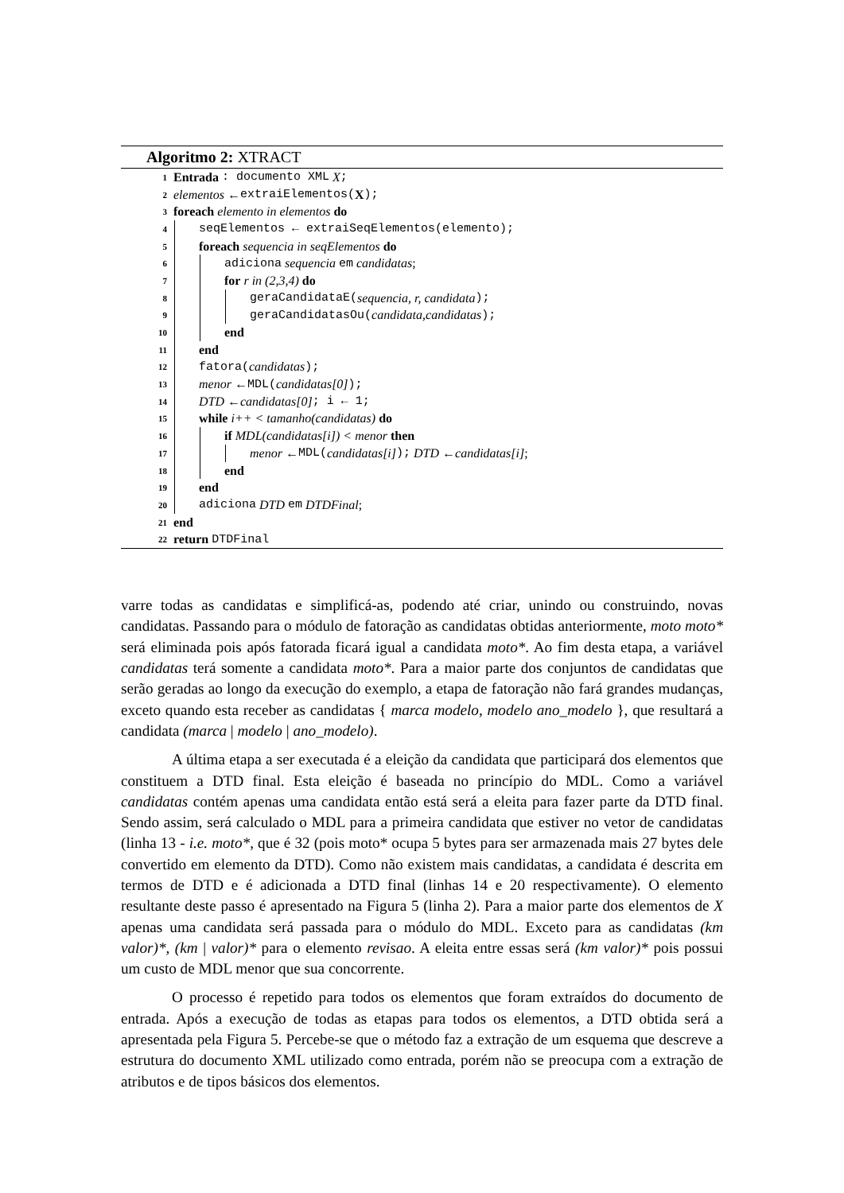Algoritmo 2: XTRACT
1 Entrada : documento XML X;
2 elementos ← extraiElementos(X);
3 foreach elemento in elementos do
4 seqElementos ← extraiSeqElementos(elemento);
5 foreach sequencia in seqElementos do
6 adiciona sequencia em candidatas;
7 for r in (2,3,4) do
8 geraCandidataE(sequencia, r, candidata);
9 geraCandidatasOu(candidata,candidatas);
10 end
11 end
12 fatora(candidatas);
13 menor ← MDL(candidatas[0]);
14 DTD ← candidatas[0]; i ← 1;
15 while i++ < tamanho(candidatas) do
16 if MDL(candidatas[i]) < menor then
17 menor ← MDL(candidatas[i]); DTD ← candidatas[i];
18 end
19 end
20 adiciona DTD em DTDFinal;
21 end
22 return DTDFinal
varre todas as candidatas e simplificá-as, podendo até criar, unindo ou construindo, novas candidatas. Passando para o módulo de fatoração as candidatas obtidas anteriormente, moto moto* será eliminada pois após fatorada ficará igual a candidata moto*. Ao fim desta etapa, a variável candidatas terá somente a candidata moto*. Para a maior parte dos conjuntos de candidatas que serão geradas ao longo da execução do exemplo, a etapa de fatoração não fará grandes mudanças, exceto quando esta receber as candidatas { marca modelo, modelo ano_modelo }, que resultará a candidata (marca | modelo | ano_modelo).
A última etapa a ser executada é a eleição da candidata que participará dos elementos que constituem a DTD final. Esta eleição é baseada no princípio do MDL. Como a variável candidatas contém apenas uma candidata então está será a eleita para fazer parte da DTD final. Sendo assim, será calculado o MDL para a primeira candidata que estiver no vetor de candidatas (linha 13 - i.e. moto*, que é 32 (pois moto* ocupa 5 bytes para ser armazenada mais 27 bytes dele convertido em elemento da DTD). Como não existem mais candidatas, a candidata é descrita em termos de DTD e é adicionada a DTD final (linhas 14 e 20 respectivamente). O elemento resultante deste passo é apresentado na Figura 5 (linha 2). Para a maior parte dos elementos de X apenas uma candidata será passada para o módulo do MDL. Exceto para as candidatas (km valor)*, (km | valor)* para o elemento revisao. A eleita entre essas será (km valor)* pois possui um custo de MDL menor que sua concorrente.
O processo é repetido para todos os elementos que foram extraídos do documento de entrada. Após a execução de todas as etapas para todos os elementos, a DTD obtida será a apresentada pela Figura 5. Percebe-se que o método faz a extração de um esquema que descreve a estrutura do documento XML utilizado como entrada, porém não se preocupa com a extração de atributos e de tipos básicos dos elementos.